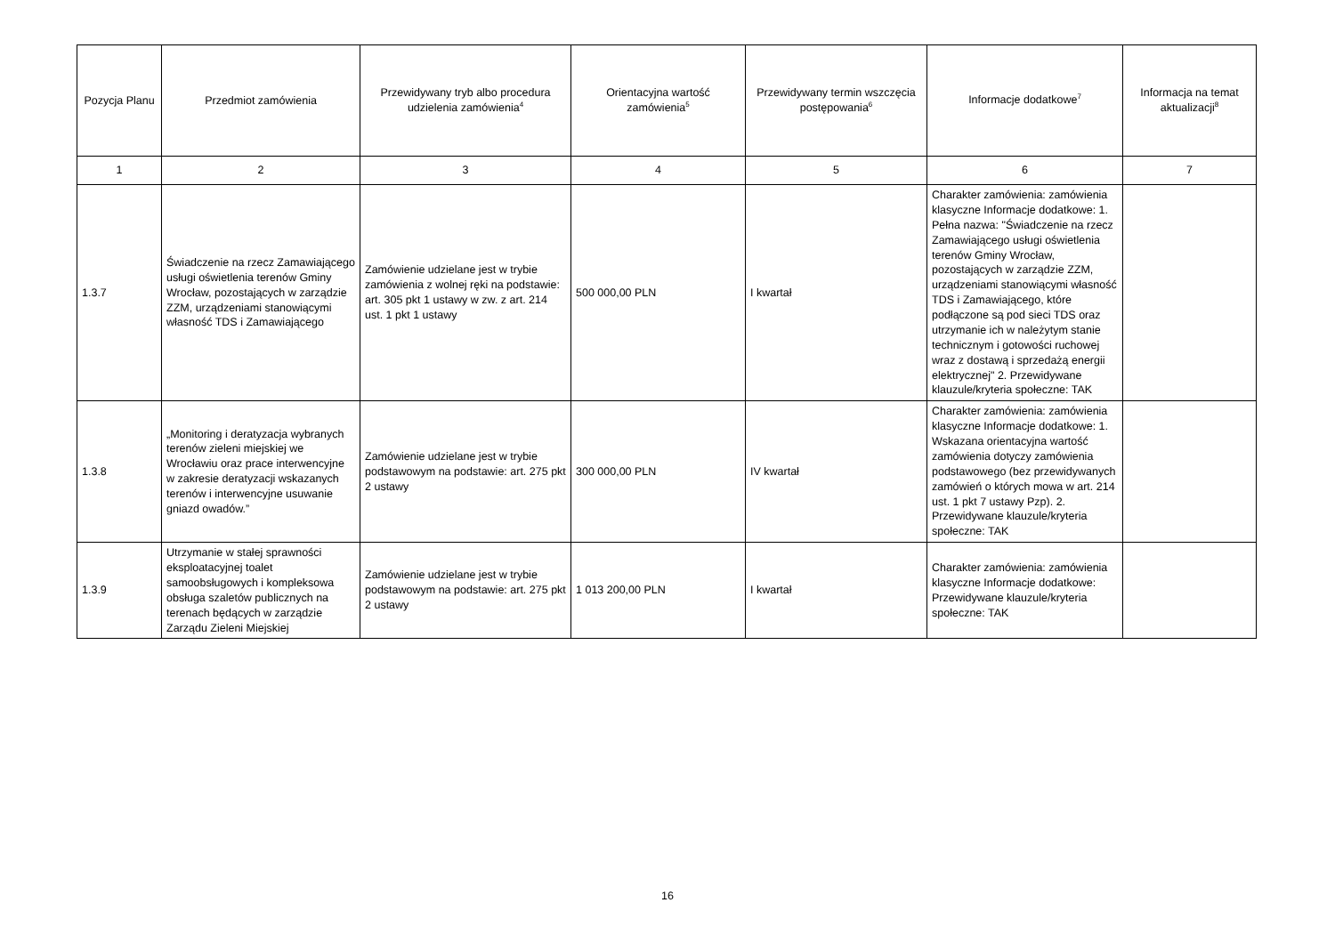| Pozycja Planu | Przedmiot zamówienia | Przewidywany tryb albo procedura udzielenia zamówienia<sup>4</sup> | Orientacyjna wartość zamówienia<sup>5</sup> | Przewidywany termin wszczęcia postępowania<sup>6</sup> | Informacje dodatkowe<sup>7</sup> | Informacja na temat aktualizacji<sup>8</sup> |
| --- | --- | --- | --- | --- | --- | --- |
| 1 | 2 | 3 | 4 | 5 | 6 | 7 |
| 1.3.7 | Świadczenie na rzecz Zamawiającego usługi oświetlenia terenów Gminy Wrocław, pozostających w zarządzie ZZM, urządzeniami stanowiącymi własność TDS i Zamawiającego | Zamówienie udzielane jest w trybie zamówienia z wolnej ręki na podstawie: art. 305 pkt 1 ustawy w zw. z art. 214 ust. 1 pkt 1 ustawy | 500 000,00 PLN | I kwartał | Charakter zamówienia: zamówienia klasyczne Informacje dodatkowe: 1. Pełna nazwa: "Świadczenie na rzecz Zamawiającego usługi oświetlenia terenów Gminy Wrocław, pozostających w zarządzie ZZM, urządzeniami stanowiącymi własność TDS i Zamawiającego, które podłączone są pod sieci TDS oraz utrzymanie ich w należytym stanie technicznym i gotowości ruchowej wraz z dostawą i sprzedażą energii elektrycznej" 2. Przewidywane klauzule/kryteria społeczne: TAK | |
| 1.3.8 | „Monitoring i deratyzacja wybranych terenów zieleni miejskiej we Wrocławiu oraz prace interwencyjne w zakresie deratyzacji wskazanych terenów i interwencyjne usuwanie gniazd owadów.” | Zamówienie udzielane jest w trybie podstawowym na podstawie: art. 275 pkt 2 ustawy | 300 000,00 PLN | IV kwartał | Charakter zamówienia: zamówienia klasyczne Informacje dodatkowe: 1. Wskazana orientacyjna wartość zamówienia dotyczy zamówienia podstawowego (bez przewidywanych zamówień o których mowa w art. 214 ust. 1 pkt 7 ustawy Pzp). 2. Przewidywane klauzule/kryteria społeczne: TAK | |
| 1.3.9 | Utrzymanie w stałej sprawności eksploatacyjnej toalet samoobsługowych i kompleksowa obsługa szaletów publicznych na terenach będących w zarządzie Zarządu Zieleni Miejskiej | Zamówienie udzielane jest w trybie podstawowym na podstawie: art. 275 pkt 2 ustawy | 1 013 200,00 PLN | I kwartał | Charakter zamówienia: zamówienia klasyczne Informacje dodatkowe: Przewidywane klauzule/kryteria społeczne: TAK | |
16